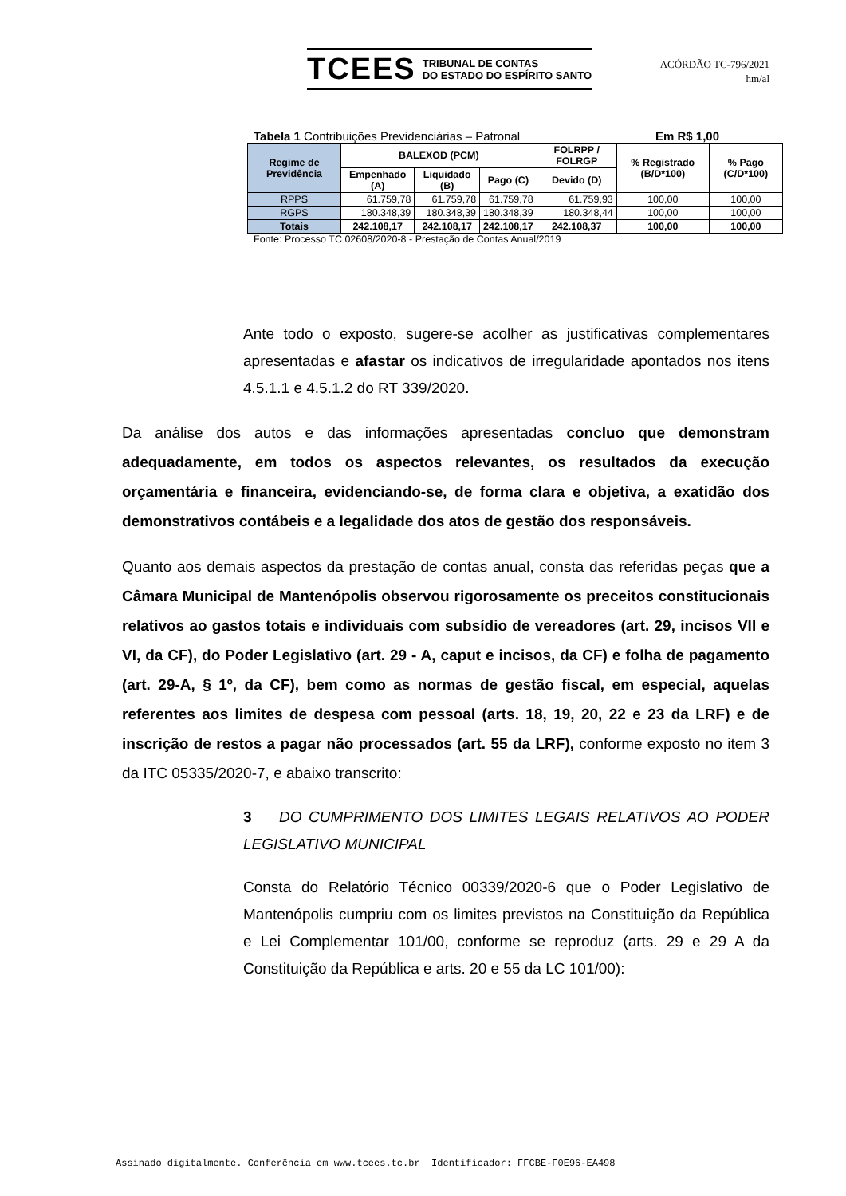TCEES TRIBUNAL DE CONTAS
DO ESTADO DO ESPÍRITO SANTO
ACÓRDÃO TC-796/2021
hm/al
Tabela 1 Contribuições Previdenciárias – Patronal Em R$ 1,00
| Regime de Previdência | BALEXOD (PCM) | | | FOLRPP / FOLRGP | % Registrado (B/D*100) | % Pago (C/D*100) |
| --- | --- | --- | --- | --- | --- | --- |
| | Empenhado (A) | Liquidado (B) | Pago (C) | Devido (D) | | |
| RPPS | 61.759,78 | 61.759,78 | 61.759,78 | 61.759,93 | 100,00 | 100,00 |
| RGPS | 180.348,39 | 180.348,39 | 180.348,39 | 180.348,44 | 100,00 | 100,00 |
| Totais | 242.108,17 | 242.108,17 | 242.108,17 | 242.108,37 | 100,00 | 100,00 |
Fonte: Processo TC 02608/2020-8 - Prestação de Contas Anual/2019
Ante todo o exposto, sugere-se acolher as justificativas complementares apresentadas e afastar os indicativos de irregularidade apontados nos itens 4.5.1.1 e 4.5.1.2 do RT 339/2020.
Da análise dos autos e das informações apresentadas concluo que demonstram adequadamente, em todos os aspectos relevantes, os resultados da execução orçamentária e financeira, evidenciando-se, de forma clara e objetiva, a exatidão dos demonstrativos contábeis e a legalidade dos atos de gestão dos responsáveis.
Quanto aos demais aspectos da prestação de contas anual, consta das referidas peças que a Câmara Municipal de Mantenópolis observou rigorosamente os preceitos constitucionais relativos ao gastos totais e individuais com subsídio de vereadores (art. 29, incisos VII e VI, da CF), do Poder Legislativo (art. 29 - A, caput e incisos, da CF) e folha de pagamento (art. 29-A, § 1º, da CF), bem como as normas de gestão fiscal, em especial, aquelas referentes aos limites de despesa com pessoal (arts. 18, 19, 20, 22 e 23 da LRF) e de inscrição de restos a pagar não processados (art. 55 da LRF), conforme exposto no item 3 da ITC 05335/2020-7, e abaixo transcrito:
3 DO CUMPRIMENTO DOS LIMITES LEGAIS RELATIVOS AO PODER LEGISLATIVO MUNICIPAL
Consta do Relatório Técnico 00339/2020-6 que o Poder Legislativo de Mantenópolis cumpriu com os limites previstos na Constituição da República e Lei Complementar 101/00, conforme se reproduz (arts. 29 e 29 A da Constituição da República e arts. 20 e 55 da LC 101/00):
Assinado digitalmente. Conferência em www.tcees.tc.br Identificador: FFCBE-F0E96-EA498